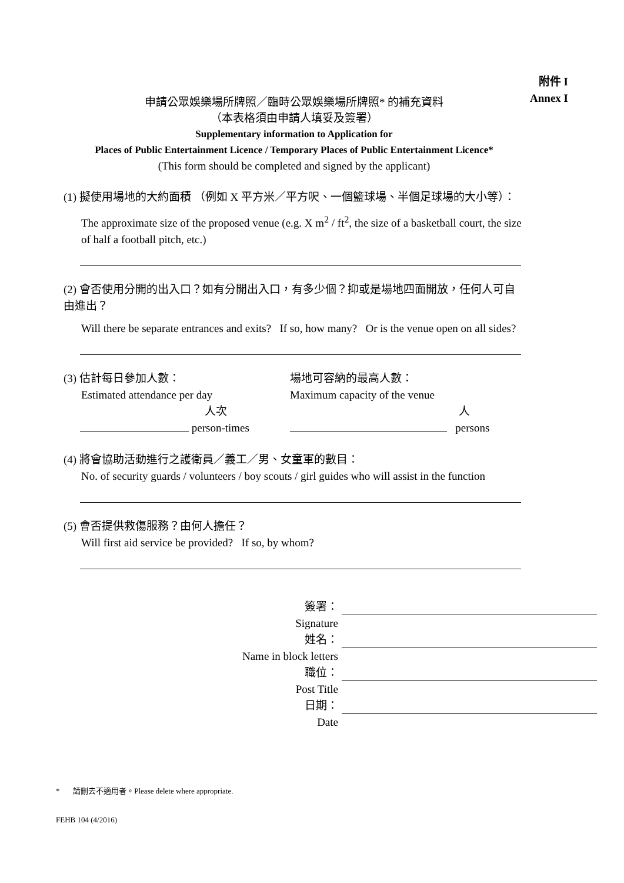附件 I
Annex I
申請公眾娛樂場所牌照／臨時公眾娛樂場所牌照* 的補充資料
（本表格須由申請人填妥及簽署）
Supplementary information to Application for
Places of Public Entertainment Licence / Temporary Places of Public Entertainment Licence*
(This form should be completed and signed by the applicant)
(1) 擬使用場地的大約面積 （例如 X 平方米／平方呎、一個籃球場、半個足球場的大小等）：
The approximate size of the proposed venue (e.g. X m<sup>2</sup> / ft<sup>2</sup>, the size of a basketball court, the size of half a football pitch, etc.)
(2) 會否使用分開的出入口？如有分開出入口，有多少個？抑或是場地四面開放，任何人可自由進出？
Will there be separate entrances and exits? If so, how many? Or is the venue open on all sides?
(3) 估計每日參加人數：
Estimated attendance per day
人次
person-times
場地可容納的最高人數：
Maximum capacity of the venue
人
persons
(4) 將會協助活動進行之護衛員／義工／男、女童軍的數目：
No. of security guards / volunteers / boy scouts / girl guides who will assist in the function
(5) 會否提供救傷服務？由何人擔任？
Will first aid service be provided? If so, by whom?
簽署：
Signature
姓名：
Name in block letters
職位：
Post Title
日期：
Date
* 請刪去不適用者。Please delete where appropriate.
FEHB 104 (4/2016)